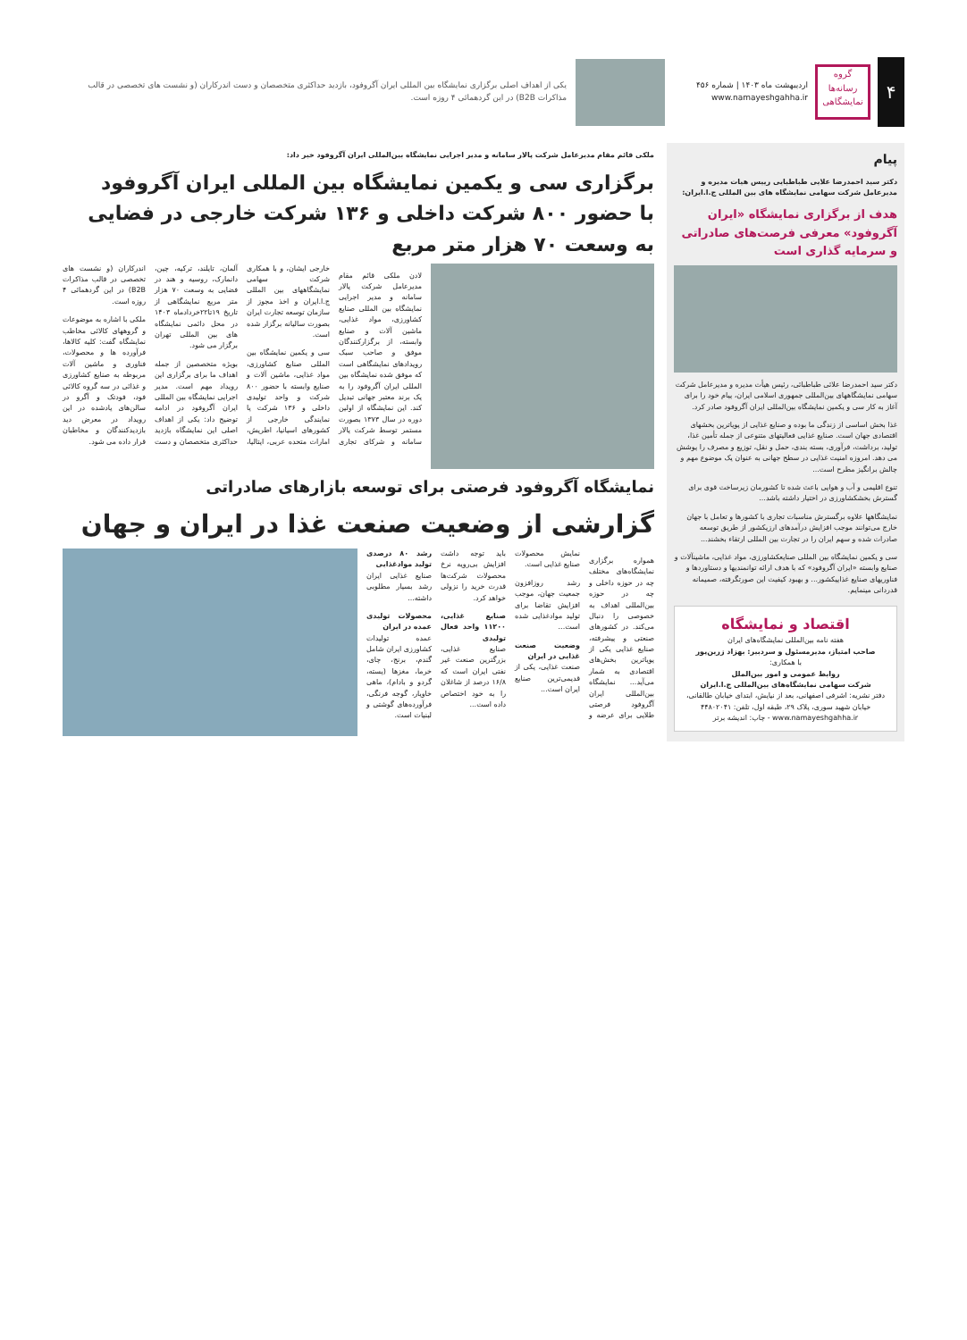۴
گروه رسانه‌ها نمایشگاهی
اردیبهشت ماه ۱۴۰۳ | شماره ۴۵۶
www.namayeshgahha.ir
یکی از اهداف اصلی برگزاری نمایشگاه بین المللی ایران آگروفود، بازدید حداکثری متخصصان و دست اندرکاران (و نشست های تخصصی در قالب مذاکرات B2B) در این گردهمائی ۴ روزه است.
پیام
دکتر سید احمدرضا علایی طباطبایی رییس هیات مدیره و مدیرعامل شرکت سهامی نمایشگاه های بین المللی ج.ا.ایران:
هدف از برگزاری نمایشگاه «ایران آگروفود» معرفی فرصت‌های صادراتی و سرمایه گذاری است
دکتر سید احمدرضا علائی طباطبائی، رئیس هیأت مدیره و مدیرعامل شرکت سهامی نمایشگاههای بین‌المللی جمهوری اسلامی ایران، پیام خود را برای آغاز به کار سی و یکمین نمایشگاه بین‌المللی ایران آگروفود صادر کرد.
غذا بخش اساسی از زندگی ما بوده و صنایع غذایی از پویاترین بخشهای اقتصادی جهان است. صنایع غذایی فعالیتهای متنوعی از جمله تأمین غذا، تولید، برداشت، فرآوری، بسته بندی، حمل و نقل، توزیع و مصرف را پوشش می دهد. امروزه امنیت غذایی در سطح جهانی به عنوان یک موضوع مهم و چالش برانگیز مطرح است...
تنوع اقلیمی و آب و هوایی باعث شده تا کشورمان زیرساخت قوی برای گسترش بخشکشاورزی در اختیار داشته باشد...
نمایشگاهها علاوه برگسترش مناسبات تجاری با کشورها و تعامل با جهان خارج می‌توانند موجب افزایش درآمدهای ارزیکشور از طریق توسعه صادرات شده و سهم ایران را در تجارت بین المللی ارتقاء بخشند...
سی و یکمین نمایشگاه بین المللی صنایعکشاورزی، مواد غذایی، ماشینآلات و صنایع وابسته «ایران آگروفود» که با هدف ارائه توانمندیها و دستاوردها و فناوریهای صنایع غذاییکشور... و بهبود کیفیت این صورتگرفته، صمیمانه قدردانی مینمایم.
اقتصاد و نمایشگاه
هفته نامه بین‌المللی نمایشگاه‌های ایران
صاحب امتیاز، مدیرمسئول و سردبیر: بهزاد زرین‌پور
با همکاری:
روابط عمومی و امور بین‌الملل
شرکت سهامی نمایشگاه‌های بین‌المللی ج.ا.ایران
دفتر نشریه: اشرفی اصفهانی، بعد از نیایش، ابتدای خیابان طالقانی، خیابان شهید سوری، پلاک ۲۹، طبقه اول، تلفن: ۴۴۸۰۲۰۴۱
www.namayeshgahha.ir - چاپ: اندیشه برتر
ملکی قائم مقام مدیرعامل شرکت پالار سامانه و مدیر اجرایی نمایشگاه بین‌المللی ایران آگروفود خبر داد:
برگزاری سی و یکمین نمایشگاه بین المللی ایران آگروفود
با حضور ۸۰۰ شرکت داخلی و ۱۳۶ شرکت خارجی در فضایی به وسعت ۷۰ هزار متر مربع
لادن ملکی قائم مقام مدیرعامل شرکت پالار سامانه و مدیر اجرایی نمایشگاه بین المللی صنایع کشاورزی، مواد غذایی، ماشین آلات و صنایع وابسته، از برگزارکنندگان موفق و صاحب سبک رویدادهای نمایشگاهی است که موفق شده نمایشگاه بین المللی ایران آگروفود را به یک برند معتبر جهانی تبدیل کند. این نمایشگاه از اولین دوره در سال ۱۳۷۳ بصورت مستمر توسط شرکت پالار سامانه و شرکای تجاری خارجی ایشان، و با همکاری شرکت سهامی نمایشگاههای بین المللی ج.ا.ایران و اخذ مجوز از سازمان توسعه تجارت ایران بصورت سالیانه برگزار شده است.
سی و یکمین نمایشگاه بین المللی صنایع کشاورزی، مواد غذایی، ماشین آلات و صنایع وابسته با حضور ۸۰۰ شرکت و واحد تولیدی داخلی و ۱۳۶ شرکت یا نمایندگی خارجی از کشورهای اسپانیا، اطریش، امارات متحده عربی، ایتالیا، آلمان، تایلند، ترکیه، چین، دانمارک، روسیه و هند در فضایی به وسعت ۷۰ هزار متر مربع نمایشگاهی از تاریخ ۱۹تا۲۲خردادماه ۱۴۰۳ در محل دائمی نمایشگاه های بین المللی تهران برگزار می شود.
بویژه متخصصین از جمله اهداف ما برای برگزاری این رویداد مهم است. مدیر اجرایی نمایشگاه بین المللی ایران آگروفود در ادامه توضیح داد: یکی از اهداف اصلی این نمایشگاه بازدید حداکثری متخصصان و دست اندرکاران (و نشست های تخصصی در قالب مذاکرات B2B) در این گردهمائی ۴ روزه است.
ملکی با اشاره به موضوعات و گروههای کالائی مخاطب نمایشگاه گفت: کلیه کالاها، فرآورده ها و محصولات، فناوری و ماشین آلات مربوطه به صنایع کشاورزی و غذائی در سه گروه کالائی فود، فودتک و آگرو در سالن‌های یادشده در این رویداد در معرض دید بازدیدکنندگان و مخاطبان قرار داده می شود.
نمایشگاه آگروفود فرصتی برای توسعه بازارهای صادراتی
گزارشی از وضعیت صنعت غذا در ایران و جهان
همواره برگزاری نمایشگاه‌های مختلف چه در حوزه داخلی و چه در حوزه بین‌المللی اهداف به خصوصی را دنبال می‌کند. در کشورهای صنعتی و پیشرفته، صنایع غذایی یکی از پویاترین بخش‌های اقتصادی به شمار می‌آید... نمایشگاه بین‌المللی ایران آگروفود فرصتی طلایی برای عرضه و نمایش محصولات صنایع غذایی است.
رشد روزافزون جمعیت جهان، موجب افزایش تقاضا برای تولید موادغذایی شده است...
وضعیت صنعت غذایی در ایران
صنعت غذایی، یکی از قدیمی‌ترین صنایع ایران است...
باید توجه داشت افزایش بی‌رویه نرخ محصولات شرکت‌ها قدرت خرید را نزولی خواهد کرد.
صنایع غذایی، ۱۱۲۰۰ واحد فعال تولیدی
صنایع غذایی، بزرگترین صنعت غیر نفتی ایران است که ۱۶/۸ درصد از شاغلان را به خود اختصاص داده است...
رشد ۸۰ درصدی تولید موادغذایی
صنایع غذایی ایران رشد بسیار مطلوبی داشته...
محصولات تولیدی عمده در ایران
عمده تولیدات کشاورزی ایران شامل گندم، برنج، چای، خرما، مغزها (پسته، گردو و بادام)، ماهی خاویار، گوجه فرنگی، فرآورده‌های گوشتی و لبنیات است.